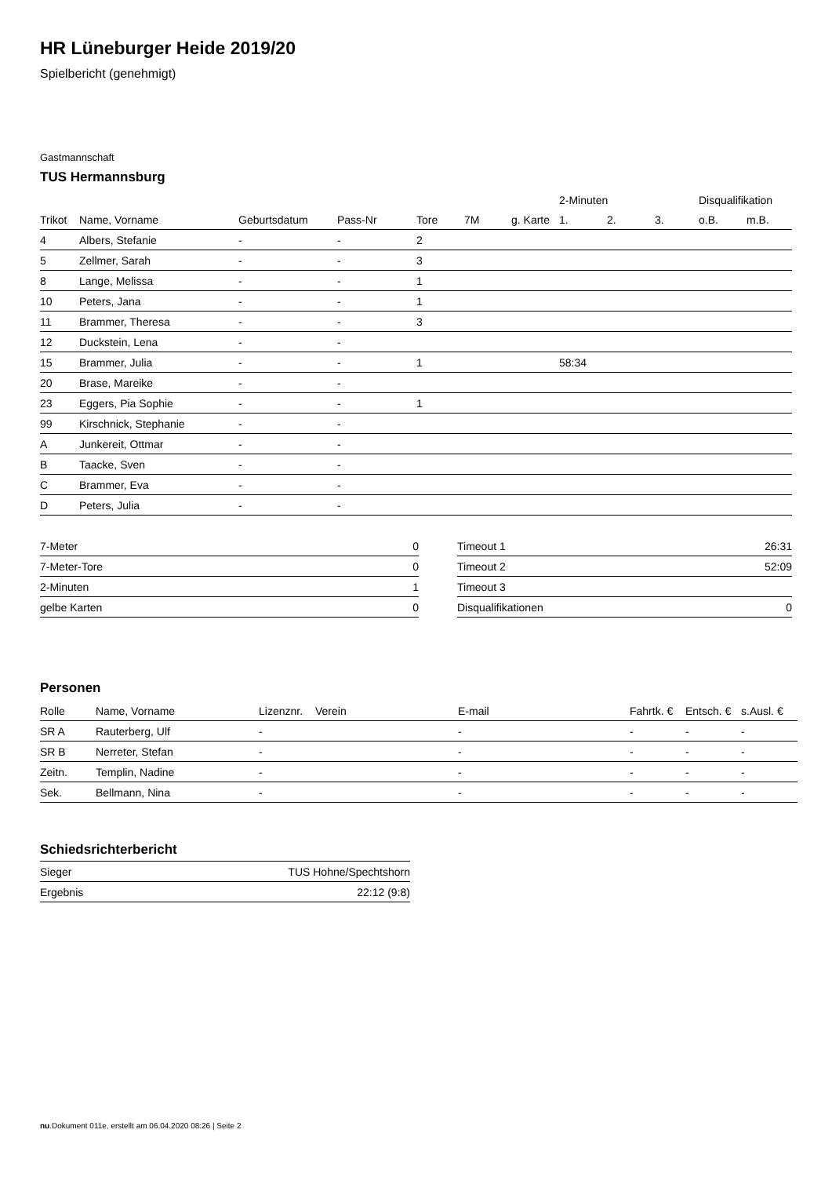HR Lüneburger Heide 2019/20
Spielbericht (genehmigt)
Gastmannschaft
TUS Hermannsburg
| | | | | | | | 2-Minuten | | | Disqualifikation | |
| --- | --- | --- | --- | --- | --- | --- | --- | --- | --- | --- | --- |
| Trikot | Name, Vorname | Geburtsdatum | Pass-Nr | Tore | 7M | g. Karte | 1. | 2. | 3. | o.B. | m.B. |
| 4 | Albers, Stefanie | - | - | 2 | | | | | | | |
| 5 | Zellmer, Sarah | - | - | 3 | | | | | | | |
| 8 | Lange, Melissa | - | - | 1 | | | | | | | |
| 10 | Peters, Jana | - | - | 1 | | | | | | | |
| 11 | Brammer, Theresa | - | - | 3 | | | | | | | |
| 12 | Duckstein, Lena | - | - | | | | | | | | |
| 15 | Brammer, Julia | - | - | 1 | | | 58:34 | | | | |
| 20 | Brase, Mareike | - | - | | | | | | | | |
| 23 | Eggers, Pia Sophie | - | - | 1 | | | | | | | |
| 99 | Kirschnick, Stephanie | - | - | | | | | | | | |
| A | Junkereit, Ottmar | - | - | | | | | | | | |
| B | Taacke, Sven | - | - | | | | | | | | |
| C | Brammer, Eva | - | - | | | | | | | | |
| D | Peters, Julia | - | - | | | | | | | | |
| 7-Meter | 0 |
| 7-Meter-Tore | 0 |
| 2-Minuten | 1 |
| gelbe Karten | 0 |
| Timeout 1 | 26:31 |
| Timeout 2 | 52:09 |
| Timeout 3 | |
| Disqualifikationen | 0 |
Personen
| Rolle | Name, Vorname | Lizenznr. | Verein | E-mail | Fahrtk. € | Entsch. € | s.Ausl. € |
| --- | --- | --- | --- | --- | --- | --- | --- |
| SR A | Rauterberg, Ulf | - | | - | - | - | - |
| SR B | Nerreter, Stefan | - | | - | - | - | - |
| Zeitn. | Templin, Nadine | - | | - | - | - | - |
| Sek. | Bellmann, Nina | - | | - | - | - | - |
Schiedsrichterbericht
| Sieger | TUS Hohne/Spechtshorn |
| Ergebnis | 22:12 (9:8) |
nu.Dokument 011e, erstellt am 06.04.2020 08:26 | Seite 2